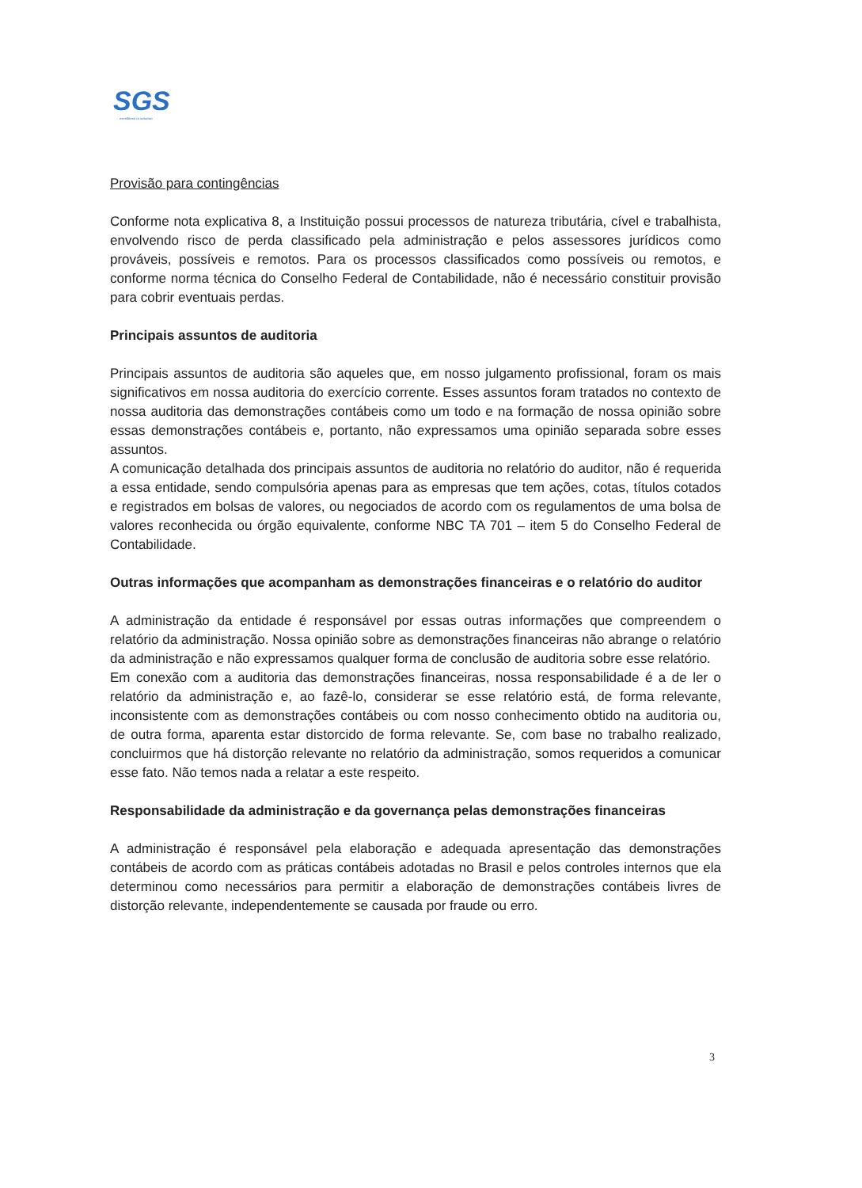SGS
excellence in solution
Provisão para contingências
Conforme nota explicativa 8, a Instituição possui processos de natureza tributária, cível e trabalhista, envolvendo risco de perda classificado pela administração e pelos assessores jurídicos como prováveis, possíveis e remotos. Para os processos classificados como possíveis ou remotos, e conforme norma técnica do Conselho Federal de Contabilidade, não é necessário constituir provisão para cobrir eventuais perdas.
Principais assuntos de auditoria
Principais assuntos de auditoria são aqueles que, em nosso julgamento profissional, foram os mais significativos em nossa auditoria do exercício corrente. Esses assuntos foram tratados no contexto de nossa auditoria das demonstrações contábeis como um todo e na formação de nossa opinião sobre essas demonstrações contábeis e, portanto, não expressamos uma opinião separada sobre esses assuntos.
A comunicação detalhada dos principais assuntos de auditoria no relatório do auditor, não é requerida a essa entidade, sendo compulsória apenas para as empresas que tem ações, cotas, títulos cotados e registrados em bolsas de valores, ou negociados de acordo com os regulamentos de uma bolsa de valores reconhecida ou órgão equivalente, conforme NBC TA 701 – item 5 do Conselho Federal de Contabilidade.
Outras informações que acompanham as demonstrações financeiras e o relatório do auditor
A administração da entidade é responsável por essas outras informações que compreendem o relatório da administração. Nossa opinião sobre as demonstrações financeiras não abrange o relatório da administração e não expressamos qualquer forma de conclusão de auditoria sobre esse relatório.
Em conexão com a auditoria das demonstrações financeiras, nossa responsabilidade é a de ler o relatório da administração e, ao fazê-lo, considerar se esse relatório está, de forma relevante, inconsistente com as demonstrações contábeis ou com nosso conhecimento obtido na auditoria ou, de outra forma, aparenta estar distorcido de forma relevante. Se, com base no trabalho realizado, concluirmos que há distorção relevante no relatório da administração, somos requeridos a comunicar esse fato. Não temos nada a relatar a este respeito.
Responsabilidade da administração e da governança pelas demonstrações financeiras
A administração é responsável pela elaboração e adequada apresentação das demonstrações contábeis de acordo com as práticas contábeis adotadas no Brasil e pelos controles internos que ela determinou como necessários para permitir a elaboração de demonstrações contábeis livres de distorção relevante, independentemente se causada por fraude ou erro.
3